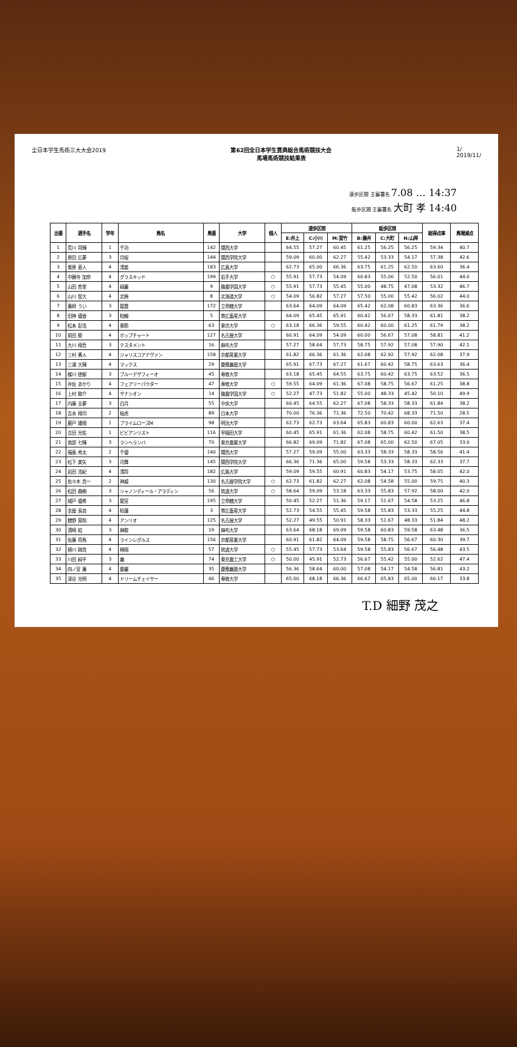全日本学生馬術三大大会2019 第62回全日本学生賞典総合馬術競技大会
馬場馬術競技結果表
1/
2019/11/
速歩区間 主審署名 7.08 … 14:37
駈歩区間 主審署名 大町 孝 14:40
| 出番 | 選手名 | 学年 | 馬名 | 馬番 | 大学 | 個人 | 速歩区間 | | | 駈歩区間 | | | 総得点率 | 馬場減点 |
| --- | --- | --- | --- | --- | --- | --- | --- | --- | --- | --- | --- | --- | --- | --- |
| | | | | | | | E:井上 | C:小川 | M:宮竹 | B:藤井 | C:大町 | H:山岸 | | |
| 1 | 荒川 将輝 | 1 | 千功 | 142 | 関西大学 | | 64.55 | 57.27 | 60.45 | 61.25 | 56.25 | 56.25 | 59.34 | 40.7 |
| 2 | 原田 広夢 | 3 | 月桜 | 144 | 関西学院大学 | | 59.09 | 60.00 | 62.27 | 55.42 | 53.33 | 54.17 | 57.38 | 42.6 |
| 3 | 栗原 直人 | 4 | 清姜 | 183 | 広島大学 | | 62.73 | 65.00 | 66.36 | 63.75 | 61.25 | 62.50 | 63.60 | 36.4 |
| 4 | 中願寺 加奈 | 4 | グラスキッド | 199 | 岩手大学 | ○ | 55.91 | 57.73 | 54.09 | 60.83 | 55.00 | 52.50 | 56.01 | 44.0 |
| 5 | 山田 杏里 | 4 | 緑麗 | 9 | 酪農学園大学 | ○ | 55.91 | 57.73 | 55.45 | 55.00 | 48.75 | 47.08 | 53.32 | 46.7 |
| 6 | 山川 智大 | 4 | 北暁 | 8 | 北海道大学 | ○ | 54.09 | 56.82 | 57.27 | 57.50 | 55.00 | 55.42 | 56.02 | 44.0 |
| 7 | 薬師 うい | 3 | 龍晨 | 172 | 立命館大学 | | 63.64 | 64.09 | 64.09 | 65.42 | 62.08 | 60.83 | 63.36 | 36.6 |
| 8 | 田神 優香 | 3 | 柏輪 | 5 | 帯広畜産大学 | | 64.09 | 65.45 | 65.91 | 60.42 | 56.67 | 58.33 | 61.81 | 38.2 |
| 9 | 松本 彭浩 | 4 | 東鈴 | 63 | 東京大学 | ○ | 63.18 | 66.36 | 59.55 | 60.42 | 60.00 | 61.25 | 61.79 | 38.2 |
| 10 | 前田 駿 | 4 | ポップチャート | 127 | 名古屋大学 | | 60.91 | 64.09 | 54.09 | 60.00 | 56.67 | 57.08 | 58.81 | 41.2 |
| 11 | 大川 翔吾 | 3 | テスタメント | 16 | 麻布大学 | | 57.27 | 58.64 | 57.73 | 58.75 | 57.92 | 57.08 | 57.90 | 42.1 |
| 12 | 三村 勇人 | 4 | ジャリスコアナヴァン | 158 | 京都産業大学 | | 61.82 | 66.36 | 61.36 | 62.08 | 62.92 | 57.92 | 62.08 | 37.9 |
| 13 | 三浦 大輝 | 4 | マックス | 29 | 慶應義塾大学 | | 65.91 | 67.73 | 67.27 | 61.67 | 60.42 | 58.75 | 63.63 | 36.4 |
| 14 | 楳川 徳郁 | 3 | ブルーデザフィーオ | 45 | 専修大学 | | 63.18 | 65.45 | 64.55 | 63.75 | 60.42 | 63.75 | 63.52 | 36.5 |
| 15 | 井佐 あかり | 4 | フェアリーパウダー | 47 | 専修大学 | ○ | 59.55 | 64.09 | 61.36 | 67.08 | 58.75 | 56.67 | 61.25 | 38.8 |
| 16 | 上村 駿介 | 4 | サナシオン | 14 | 酪農学園大学 | ○ | 52.27 | 47.73 | 51.82 | 55.00 | 48.33 | 45.42 | 50.10 | 49.9 |
| 17 | 内藤 圭夢 | 3 | 白月 | 55 | 中央大学 | | 60.45 | 64.55 | 62.27 | 67.08 | 58.33 | 58.33 | 61.84 | 38.2 |
| 18 | 吉永 翔司 | 2 | 桜虎 | 89 | 日本大学 | | 70.00 | 76.36 | 71.36 | 72.50 | 70.42 | 68.33 | 71.50 | 28.5 |
| 19 | 鹿戸 雄翔 | 1 | プライムローズM | 98 | 明治大学 | | 62.73 | 62.73 | 63.64 | 65.83 | 60.83 | 60.00 | 62.63 | 37.4 |
| 20 | 吉田 光佑 | 1 | ビビアンリスト | 116 | 早稲田大学 | | 60.45 | 65.91 | 61.36 | 62.08 | 58.75 | 60.42 | 61.50 | 38.5 |
| 21 | 南部 七輝 | 3 | ランヘランバ | 70 | 東京農業大学 | | 66.82 | 69.09 | 71.82 | 67.08 | 65.00 | 62.50 | 67.05 | 33.0 |
| 22 | 福島 秀太 | 2 | 千優 | 140 | 関西大学 | | 57.27 | 59.09 | 55.00 | 63.33 | 58.33 | 58.33 | 58.56 | 41.4 |
| 23 | 松下 楽矢 | 3 | 月舞 | 145 | 関西学院大学 | | 66.36 | 71.36 | 65.00 | 59.58 | 53.33 | 58.33 | 62.33 | 37.7 |
| 24 | 岩田 浩紀 | 4 | 清将 | 182 | 広島大学 | | 59.09 | 59.55 | 60.91 | 60.83 | 54.17 | 53.75 | 58.05 | 42.0 |
| 25 | 佐々木 貴一 | 2 | 神威 | 130 | 名古屋学院大学 | ○ | 62.73 | 61.82 | 62.27 | 62.08 | 54.58 | 55.00 | 59.75 | 40.3 |
| 26 | 松田 森樹 | 3 | シャノンディール・アラディン | 56 | 筑波大学 | ○ | 58.64 | 59.09 | 53.18 | 63.33 | 55.83 | 57.92 | 58.00 | 42.0 |
| 27 | 城戸 優希 | 3 | 龍宮 | 195 | 立命館大学 | | 50.45 | 52.27 | 51.36 | 59.17 | 51.67 | 54.58 | 53.25 | 46.8 |
| 28 | 杢屋 長良 | 4 | 柏蓮 | 3 | 帯広畜産大学 | | 52.73 | 54.55 | 55.45 | 59.58 | 55.83 | 53.33 | 55.25 | 44.8 |
| 29 | 館野 晃和 | 4 | アンリオ | 125 | 名古屋大学 | | 52.27 | 49.55 | 50.91 | 58.33 | 51.67 | 48.33 | 51.84 | 48.2 |
| 30 | 濱崎 結 | 3 | 麻駿 | 19 | 麻布大学 | | 63.64 | 68.18 | 69.09 | 59.58 | 60.83 | 59.58 | 63.48 | 36.5 |
| 31 | 佐藤 将馬 | 4 | ラインレグルス | 156 | 京都産業大学 | | 60.91 | 61.82 | 64.09 | 59.58 | 58.75 | 56.67 | 60.30 | 39.7 |
| 32 | 柳川 剛貴 | 4 | 桐翔 | 57 | 筑波大学 | ○ | 55.45 | 57.73 | 53.64 | 59.58 | 55.83 | 56.67 | 56.48 | 43.5 |
| 33 | 川田 純平 | 3 | 義 | 74 | 東京農工大学 | ○ | 50.00 | 45.91 | 52.73 | 56.67 | 55.42 | 55.00 | 52.62 | 47.4 |
| 34 | 四ノ宮 廉 | 4 | 慶麗 | 35 | 慶應義塾大学 | | 56.36 | 58.64 | 60.00 | 57.08 | 54.17 | 54.58 | 56.81 | 43.2 |
| 35 | 深谷 光明 | 4 | ドリームチェイサー | 46 | 専修大学 | | 65.00 | 68.18 | 66.36 | 66.67 | 65.83 | 65.00 | 66.17 | 33.8 |
T.D 細野 茂之